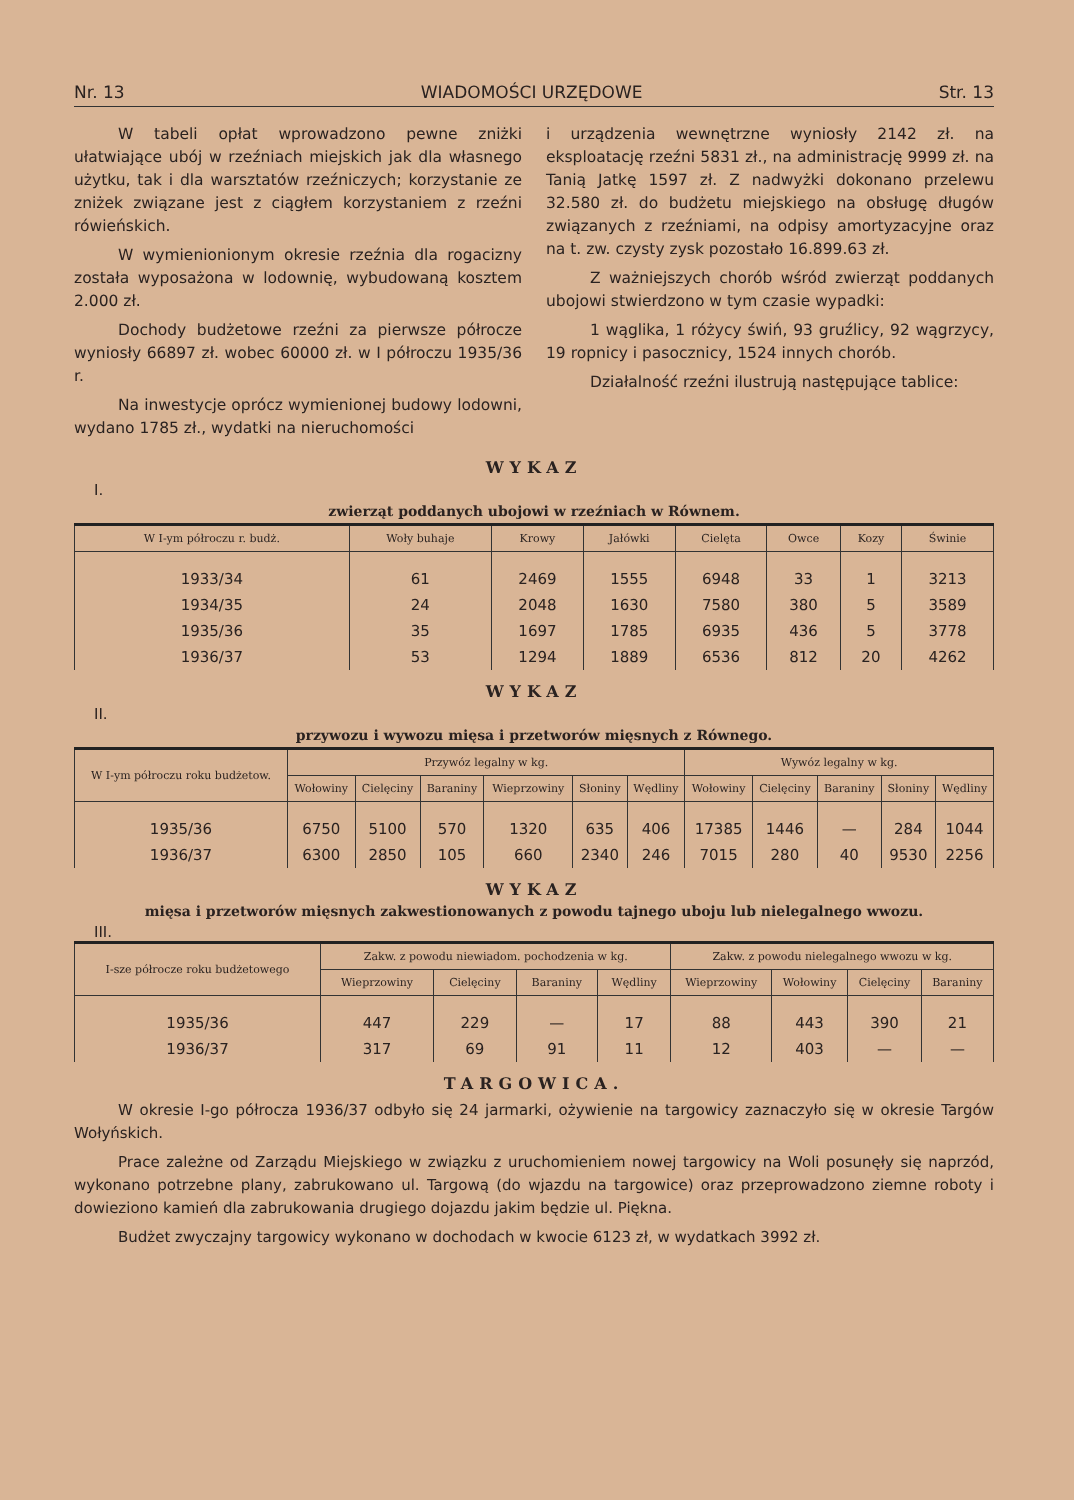Nr. 13 WIADOMOŚCI URZĘDOWE Str. 13
W tabeli opłat wprowadzono pewne zniżki ułatwiające ubój w rzeźniach miejskich jak dla własnego użytku, tak i dla warsztatów rzeźniczych; korzystanie ze zniżek związane jest z ciągłem korzystaniem z rzeźni rówieńskich.
W wymienionionym okresie rzeźnia dla rogacizny została wyposażona w lodownię, wybudowaną kosztem 2.000 zł.
Dochody budżetowe rzeźni za pierwsze półrocze wyniosły 66897 zł. wobec 60000 zł. w I półroczu 1935/36 r.
Na inwestycje oprócz wymienionej budowy lodowni, wydano 1785 zł., wydatki na nieruchomości
i urządzenia wewnętrzne wyniosły 2142 zł. na eksploatację rzeźni 5831 zł., na administrację 9999 zł. na Tanią Jatkę 1597 zł. Z nadwyżki dokonano przelewu 32.580 zł. do budżetu miejskiego na obsługę długów związanych z rzeźniami, na odpisy amortyzacyjne oraz na t. zw. czysty zysk pozostało 16.899.63 zł.
Z ważniejszych chorób wśród zwierząt poddanych ubojowi stwierdzono w tym czasie wypadki:
1 wąglika, 1 różycy świń, 93 gruźlicy, 92 wągrzycy, 19 ropnicy i pasocznicy, 1524 innych chorób.
Działalność rzeźni ilustrują następujące tablice:
WYKAZ
I.
zwierząt poddanych ubojowi w rzeźniach w Równem.
| W I-ym półroczu r. budż. | Woły buhaje | Krowy | Jałówki | Cielęta | Owce | Kozy | Świnie |
| --- | --- | --- | --- | --- | --- | --- | --- |
| 1933/34 | 61 | 2469 | 1555 | 6948 | 33 | 1 | 3213 |
| 1934/35 | 24 | 2048 | 1630 | 7580 | 380 | 5 | 3589 |
| 1935/36 | 35 | 1697 | 1785 | 6935 | 436 | 5 | 3778 |
| 1936/37 | 53 | 1294 | 1889 | 6536 | 812 | 20 | 4262 |
WYKAZ
II.
przywozu i wywozu mięsa i przetworów mięsnych z Równego.
| W I-ym półroczu roku budżetow. | Przywóz legalny w kg. | | | | | | Wywóz legalny w kg. | | | | |
| --- | --- | --- | --- | --- | --- | --- | --- | --- | --- | --- | --- |
| | Wołowiny | Cielęciny | Baraniny | Wieprzowiny | Słoniny | Wędliny | Wołowiny | Cielęciny | Baraniny | Słoniny | Wędliny |
| 1935/36 | 6750 | 5100 | 570 | 1320 | 635 | 406 | 17385 | 1446 | — | 284 | 1044 |
| 1936/37 | 6300 | 2850 | 105 | 660 | 2340 | 246 | 7015 | 280 | 40 | 9530 | 2256 |
WYKAZ
mięsa i przetworów mięsnych zakwestionowanych z powodu tajnego uboju lub nielegalnego wwozu.
III.
| I-sze półrocze roku budżetowego | Zakw. z powodu niewiadom. pochodzenia w kg. | | | | Zakw. z powodu nielegalnego wwozu w kg. | | | |
| --- | --- | --- | --- | --- | --- | --- | --- | --- |
| | Wieprzowiny | Cielęciny | Baraniny | Wędliny | Wieprzowiny | Wołowiny | Cielęciny | Baraniny |
| 1935/36 | 447 | 229 | — | 17 | 88 | 443 | 390 | 21 |
| 1936/37 | 317 | 69 | 91 | 11 | 12 | 403 | — | — |
TARGOWICA.
W okresie I-go półrocza 1936/37 odbyło się 24 jarmarki, ożywienie na targowicy zaznaczyło się w okresie Targów Wołyńskich.
Prace zależne od Zarządu Miejskiego w związku z uruchomieniem nowej targowicy na Woli posunęły się naprzód, wykonano potrzebne plany, zabrukowano ul. Targową (do wjazdu na targowice) oraz przeprowadzono ziemne roboty i dowieziono kamień dla zabrukowania drugiego dojazdu jakim będzie ul. Piękna.
Budżet zwyczajny targowicy wykonano w dochodach w kwocie 6123 zł, w wydatkach 3992 zł.